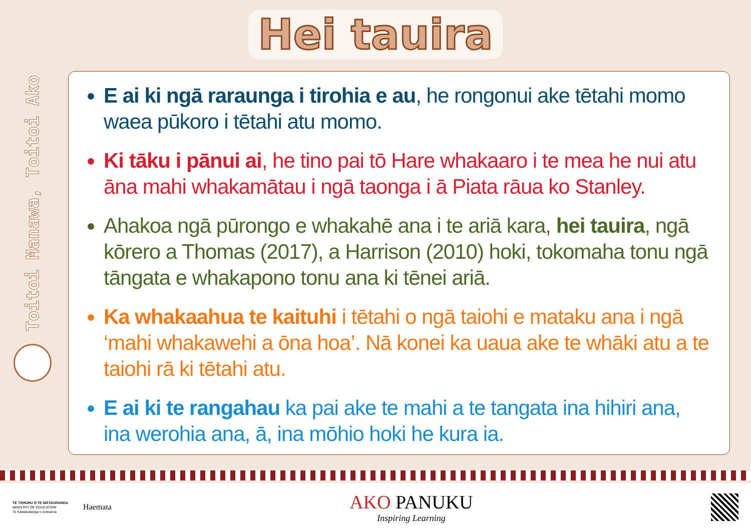Hei tauira
Toitoi Manawa, Toitoi Ako
E ai ki ngā raraunga i tirohia e au, he rongonui ake tētahi momo waea pūkoro i tētahi atu momo.
Ki tāku i pānui ai, he tino pai tō Hare whakaaro i te mea he nui atu āna mahi whakamātau i ngā taonga i ā Piata rāua ko Stanley.
Ahakoa ngā pūrongo e whakahē ana i te ariā kara, hei tauira, ngā kōrero a Thomas (2017), a Harrison (2010) hoki, tokomaha tonu ngā tāngata e whakapono tonu ana ki tēnei ariā.
Ka whakaahua te kaituhi i tētahi o ngā taiohi e mataku ana i ngā ‘mahi whakawehi a ōna hoa’. Nā konei ka uaua ake te whāki atu a te taiohi rā ki tētahi atu.
E ai ki te rangahau ka pai ake te mahi a te tangata ina hihiri ana, ina werohia ana, ā, ina mōhio hoki he kura ia.
TE TĀHUHU O TE MĀTAURANGA
MINISTRY OF EDUCATION
Te Kāwanatanga o Aotearoa
Haemata
AKO PANUKU
Inspiring Learning